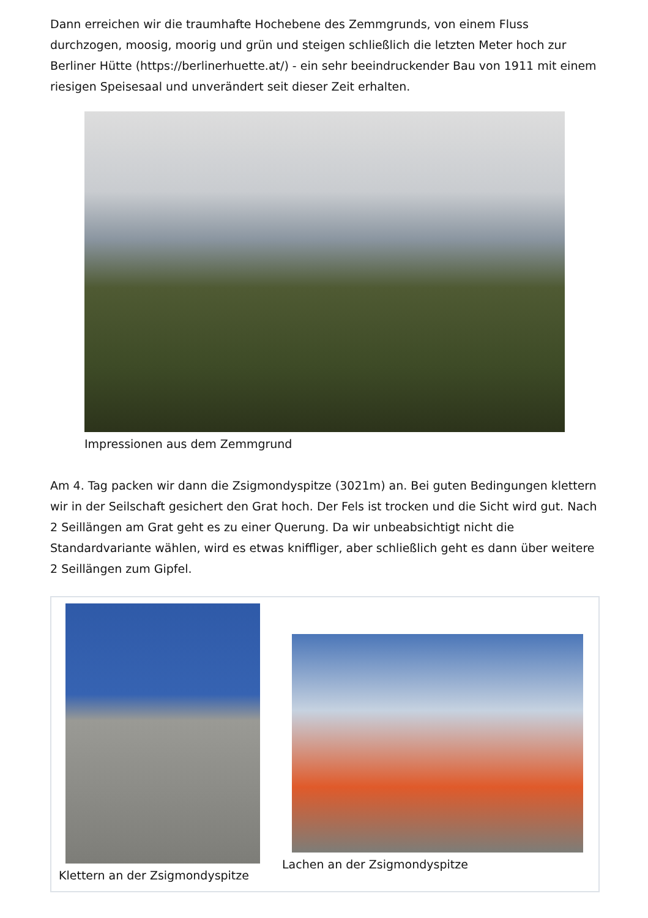Dann erreichen wir die traumhafte Hochebene des Zemmgrunds, von einem Fluss durchzogen, moosig, moorig und grün und steigen schließlich die letzten Meter hoch zur Berliner Hütte (https://berlinerhuette.at/) - ein sehr beeindruckender Bau von 1911 mit einem riesigen Speisesaal und unverändert seit dieser Zeit erhalten.
Impressionen aus dem Zemmgrund
Am 4. Tag packen wir dann die Zsigmondyspitze (3021m) an. Bei guten Bedingungen klettern wir in der Seilschaft gesichert den Grat hoch. Der Fels ist trocken und die Sicht wird gut. Nach 2 Seillängen am Grat geht es zu einer Querung. Da wir unbeabsichtigt nicht die Standardvariante wählen, wird es etwas kniffliger, aber schließlich geht es dann über weitere 2 Seillängen zum Gipfel.
Klettern an der Zsigmondyspitze
Lachen an der Zsigmondyspitze